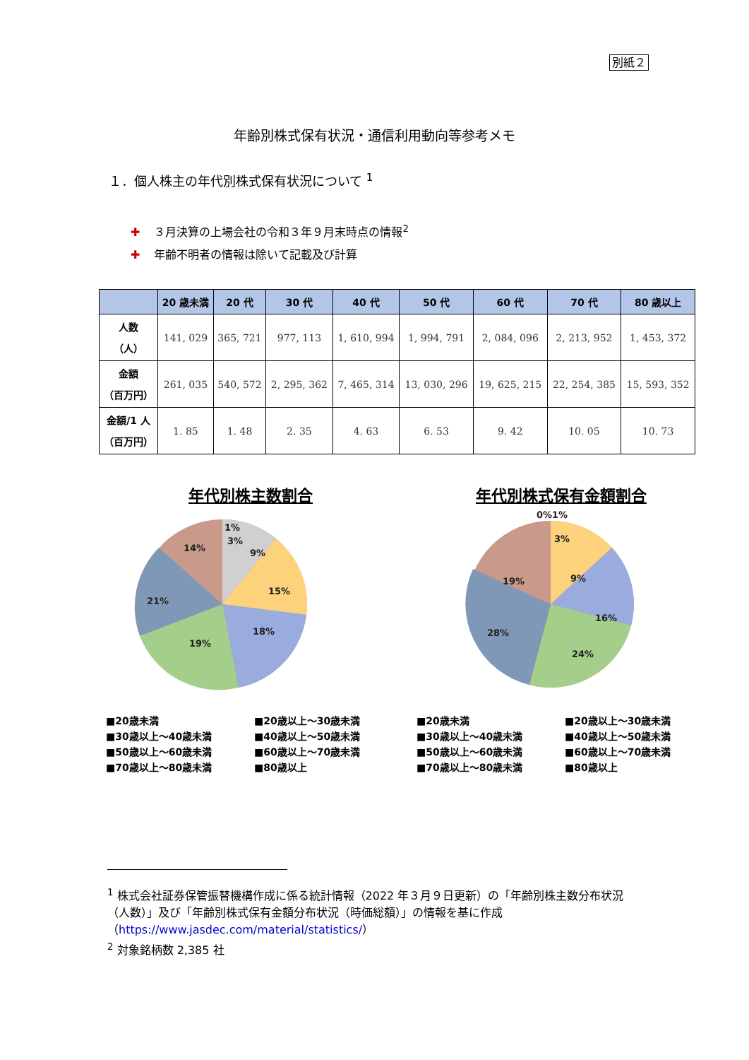別紙２
年齢別株式保有状況・通信利用動向等参考メモ
１．個人株主の年代別株式保有状況について <sup>1</sup>
✚ ３月決算の上場会社の令和３年９月末時点の情報<sup>2</sup>
✚ 年齢不明者の情報は除いて記載及び計算
| | 20 歳未満 | 20 代 | 30 代 | 40 代 | 50 代 | 60 代 | 70 代 | 80 歳以上 |
| --- | --- | --- | --- | --- | --- | --- | --- | --- |
| 人数 （人） | 141, 029 | 365, 721 | 977, 113 | 1, 610, 994 | 1, 994, 791 | 2, 084, 096 | 2, 213, 952 | 1, 453, 372 |
| 金額 （百万円） | 261, 035 | 540, 572 | 2, 295, 362 | 7, 465, 314 | 13, 030, 296 | 19, 625, 215 | 22, 254, 385 | 15, 593, 352 |
| 金額/1 人 （百万円） | 1. 85 | 1. 48 | 2. 35 | 4. 63 | 6. 53 | 9. 42 | 10. 05 | 10. 73 |
年代別株主数割合
1%
3%
9%
15%
18%
19%
21%
14%
■20歳未満 ■20歳以上～30歳未満 ■30歳以上～40歳未満 ■40歳以上～50歳未満 ■50歳以上～60歳未満 ■60歳以上～70歳未満 ■70歳以上～80歳未満 ■80歳以上
年代別株式保有金額割合
0%1%
3%
9%
16%
24%
28%
19%
■20歳未満 ■20歳以上～30歳未満 ■30歳以上～40歳未満 ■40歳以上～50歳未満 ■50歳以上～60歳未満 ■60歳以上～70歳未満 ■70歳以上～80歳未満 ■80歳以上
<sup>1</sup> 株式会社証券保管振替機構作成に係る統計情報（2022 年３月９日更新）の「年齢別株主数分布状況（人数）」及び「年齢別株式保有金額分布状況（時価総額）」の情報を基に作成（https://www.jasdec.com/material/statistics/）
<sup>2</sup> 対象銘柄数 2,385 社